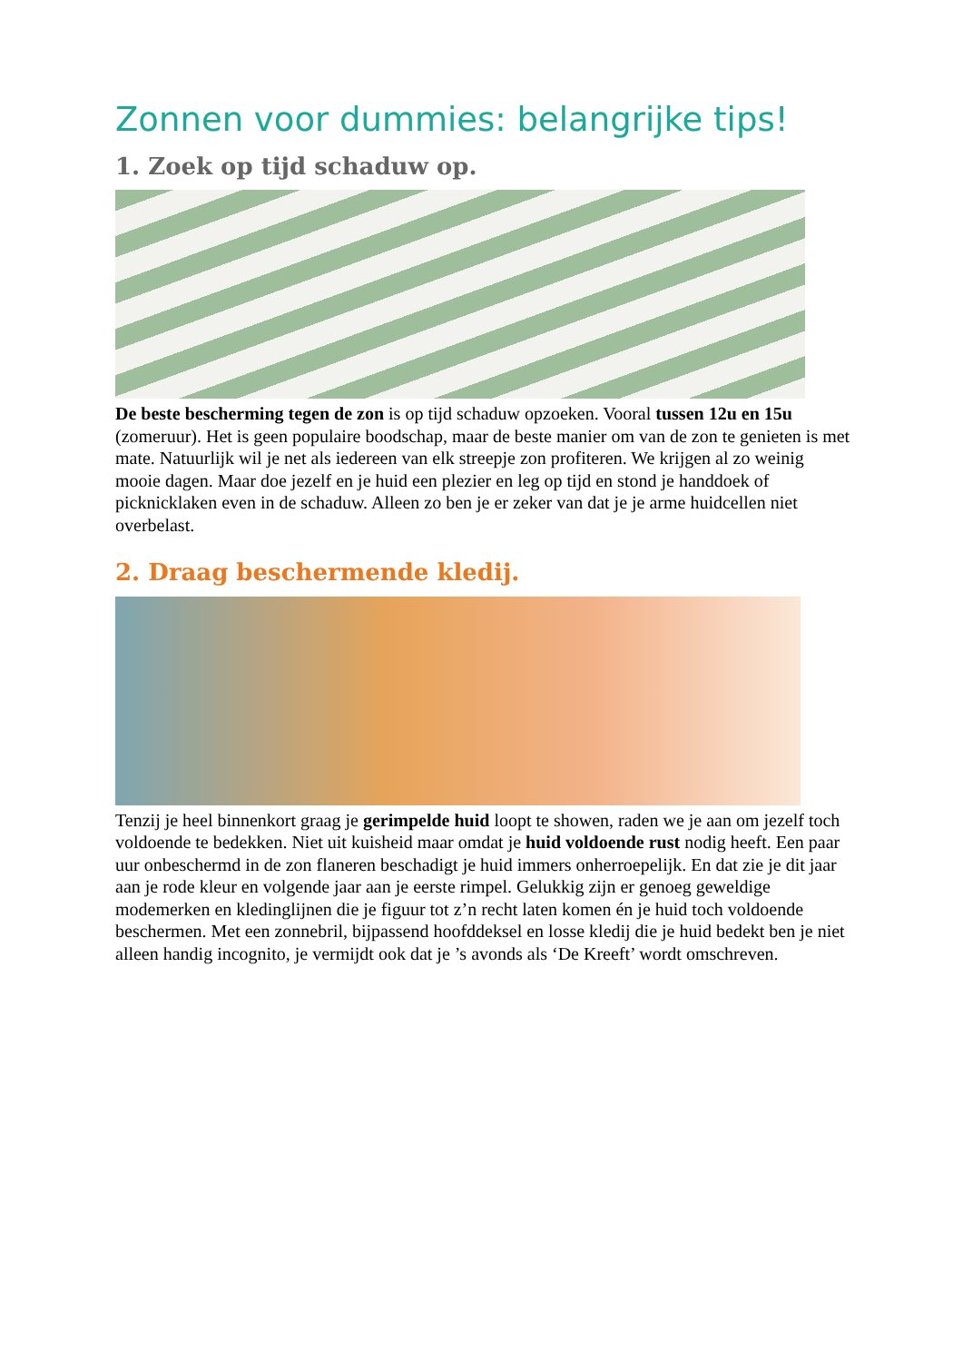Zonnen voor dummies: belangrijke tips!
1. Zoek op tijd schaduw op.
De beste bescherming tegen de zon is op tijd schaduw opzoeken. Vooral tussen 12u en 15u (zomeruur). Het is geen populaire boodschap, maar de beste manier om van de zon te genieten is met mate. Natuurlijk wil je net als iedereen van elk streepje zon profiteren. We krijgen al zo weinig mooie dagen. Maar doe jezelf en je huid een plezier en leg op tijd en stond je handdoek of picknicklaken even in de schaduw. Alleen zo ben je er zeker van dat je je arme huidcellen niet overbelast.
2. Draag beschermende kledij.
Tenzij je heel binnenkort graag je gerimpelde huid loopt te showen, raden we je aan om jezelf toch voldoende te bedekken. Niet uit kuisheid maar omdat je huid voldoende rust nodig heeft. Een paar uur onbeschermd in de zon flaneren beschadigt je huid immers onherroepelijk. En dat zie je dit jaar aan je rode kleur en volgende jaar aan je eerste rimpel. Gelukkig zijn er genoeg geweldige modemerken en kledinglijnen die je figuur tot z’n recht laten komen én je huid toch voldoende beschermen. Met een zonnebril, bijpassend hoofddeksel en losse kledij die je huid bedekt ben je niet alleen handig incognito, je vermijdt ook dat je ’s avonds als ‘De Kreeft’ wordt omschreven.